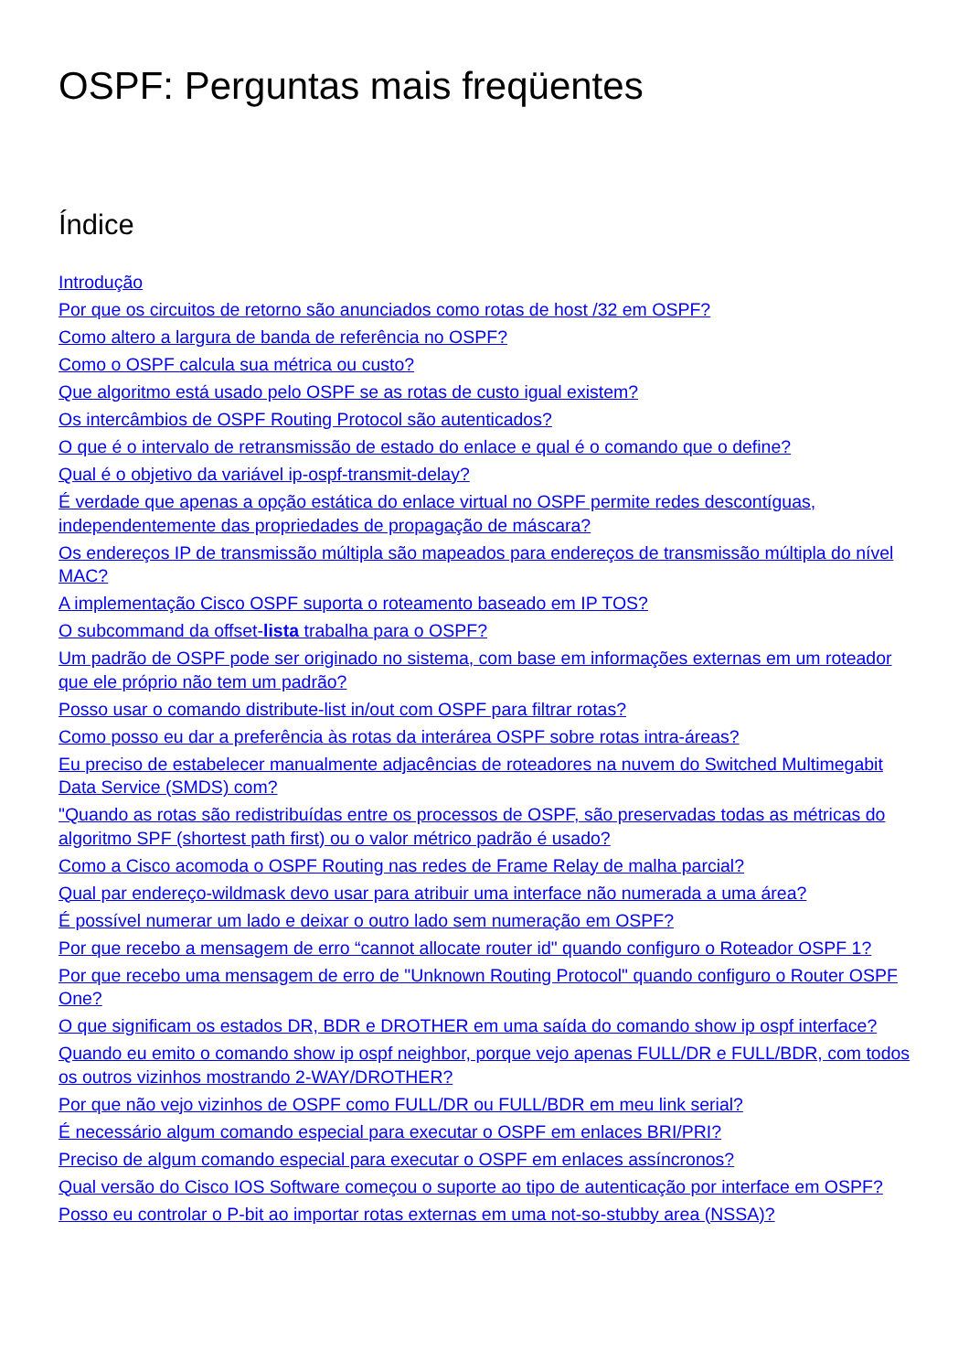OSPF: Perguntas mais freqüentes
Índice
Introdução
Por que os circuitos de retorno são anunciados como rotas de host /32 em OSPF?
Como altero a largura de banda de referência no OSPF?
Como o OSPF calcula sua métrica ou custo?
Que algoritmo está usado pelo OSPF se as rotas de custo igual existem?
Os intercâmbios de OSPF Routing Protocol são autenticados?
O que é o intervalo de retransmissão de estado do enlace e qual é o comando que o define?
Qual é o objetivo da variável ip-ospf-transmit-delay?
É verdade que apenas a opção estática do enlace virtual no OSPF permite redes descontíguas, independentemente das propriedades de propagação de máscara?
Os endereços IP de transmissão múltipla são mapeados para endereços de transmissão múltipla do nível MAC?
A implementação Cisco OSPF suporta o roteamento baseado em IP TOS?
O subcommand da offset-lista trabalha para o OSPF?
Um padrão de OSPF pode ser originado no sistema, com base em informações externas em um roteador que ele próprio não tem um padrão?
Posso usar o comando distribute-list in/out com OSPF para filtrar rotas?
Como posso eu dar a preferência às rotas da interárea OSPF sobre rotas intra-áreas?
Eu preciso de estabelecer manualmente adjacências de roteadores na nuvem do Switched Multimegabit Data Service (SMDS) com?
"Quando as rotas são redistribuídas entre os processos de OSPF, são preservadas todas as métricas do algoritmo SPF (shortest path first) ou o valor métrico padrão é usado?
Como a Cisco acomoda o OSPF Routing nas redes de Frame Relay de malha parcial?
Qual par endereço-wildmask devo usar para atribuir uma interface não numerada a uma área?
É possível numerar um lado e deixar o outro lado sem numeração em OSPF?
Por que recebo a mensagem de erro “cannot allocate router id" quando configuro o Roteador OSPF 1?
Por que recebo uma mensagem de erro de "Unknown Routing Protocol" quando configuro o Router OSPF One?
O que significam os estados DR, BDR e DROTHER em uma saída do comando show ip ospf interface?
Quando eu emito o comando show ip ospf neighbor, porque vejo apenas FULL/DR e FULL/BDR, com todos os outros vizinhos mostrando 2-WAY/DROTHER?
Por que não vejo vizinhos de OSPF como FULL/DR ou FULL/BDR em meu link serial?
É necessário algum comando especial para executar o OSPF em enlaces BRI/PRI?
Preciso de algum comando especial para executar o OSPF em enlaces assíncronos?
Qual versão do Cisco IOS Software começou o suporte ao tipo de autenticação por interface em OSPF?
Posso eu controlar o P-bit ao importar rotas externas em uma not-so-stubby area (NSSA)?